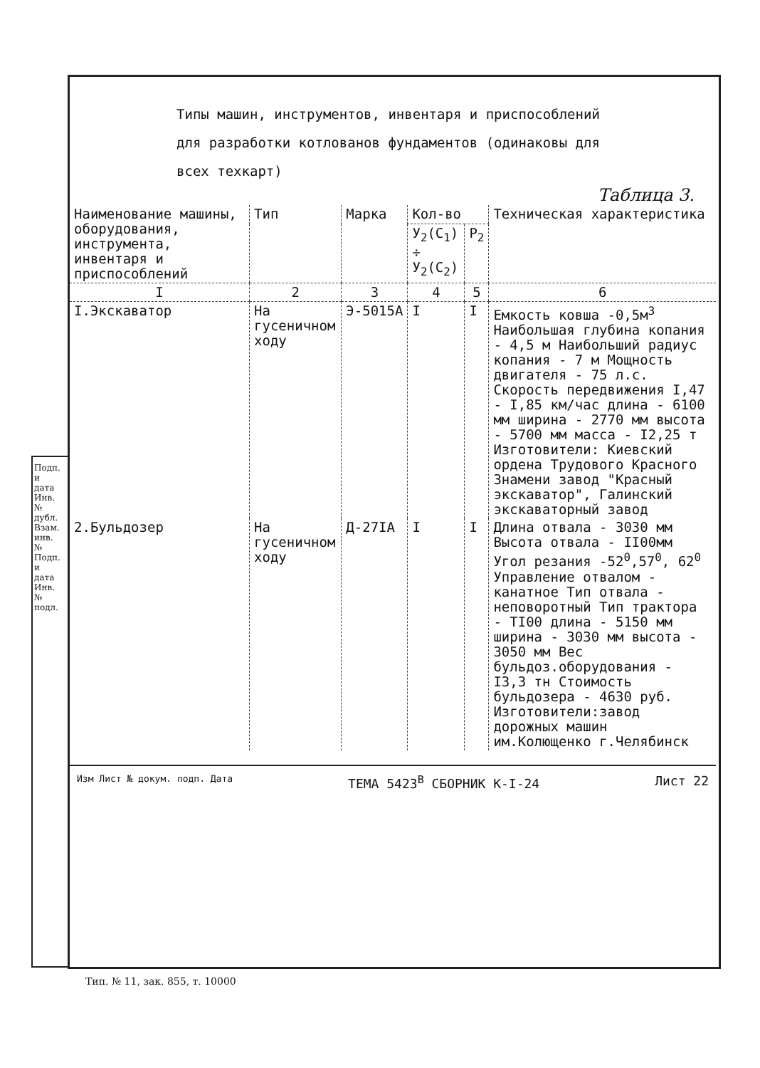Подп. и дата Инв. № дубл. Взам. инв. № Подп. и дата Инв. № подл.
Типы машин, инструментов, инвентаря и приспособлений
для разработки котлованов фундаментов (одинаковы для
всех техкарт)
Таблица 3.
| Наименование машины, оборудования, инструмента, инвентаря и приспособлений | Тип | Марка | Кол-во | | Техническая характеристика |
| --- | --- | --- | --- | --- | --- |
| | | | У<sub>2</sub>(С<sub>1</sub>) ÷ У<sub>2</sub>(С<sub>2</sub>) | Р<sub>2</sub> | |
| I | 2 | 3 | 4 | 5 | 6 |
| I.Экскаватор | На гусеничном ходу | Э-5015А | I | I | Емкость ковша -0,5м<sup>3</sup> Наибольшая глубина копания - 4,5 м Наибольший радиус копания - 7 м Мощность двигателя - 75 л.с. Скорость передвижения I,47 - I,85 км/час длина - 6100 мм ширина - 2770 мм высота - 5700 мм масса - I2,25 т Изготовители: Киевский ордена Трудового Красного Знамени завод "Красный экскаватор", Галинский экскаваторный завод |
| 2.Бульдозер | На гусеничном ходу | Д-27IА | I | I | Длина отвала - 3030 мм Высота отвала - II00мм Угол резания -52<sup>0</sup>,57<sup>0</sup>, 62<sup>0</sup> Управление отвалом - канатное Тип отвала - неповоротный Тип трактора - TI00 длина - 5150 мм ширина - 3030 мм высота - 3050 мм Вес бульдоз.оборудования - I3,3 тн Стоимость бульдозера - 4630 руб. Изготовители:завод дорожных машин им.Колющенко г.Челябинск |
Изм Лист № докум. подп. Дата ТЕМА 5423<sup>В</sup> СБОРНИК К-I-24 Лист 22
Тип. № 11, зак. 855, т. 10000